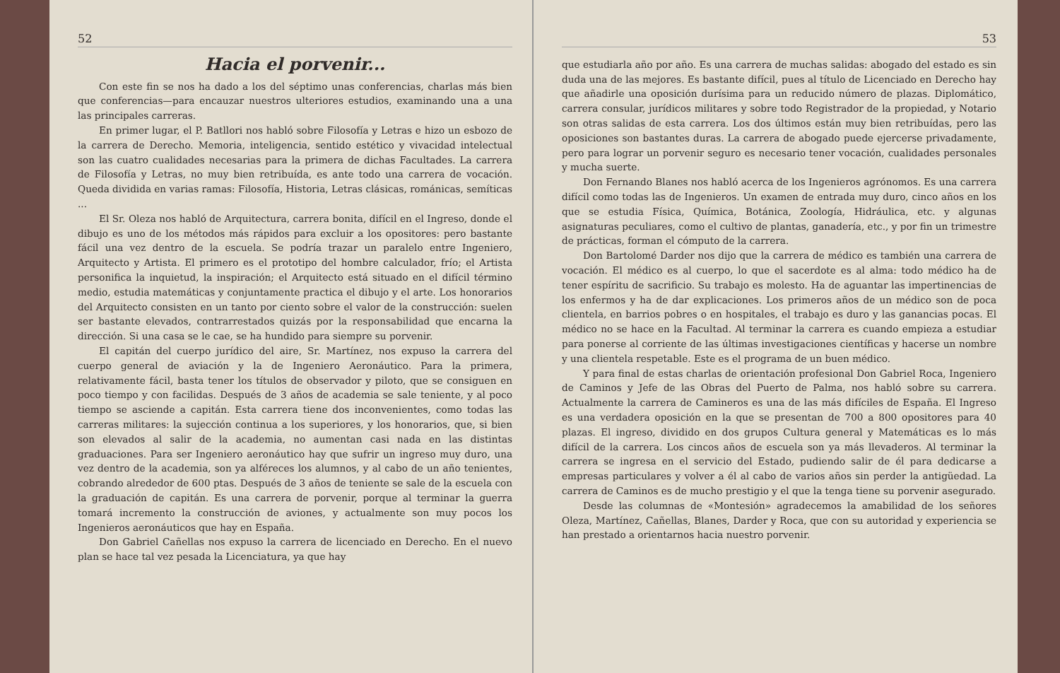52
Hacia el porvenir...
Con este fin se nos ha dado a los del séptimo unas conferencias, charlas más bien que conferencias—para encauzar nuestros ulteriores estudios, examinando una a una las principales carreras.
En primer lugar, el P. Batllori nos habló sobre Filosofía y Letras e hizo un esbozo de la carrera de Derecho. Memoria, inteligencia, sentido estético y vivacidad intelectual son las cuatro cualidades necesarias para la primera de dichas Facultades. La carrera de Filosofía y Letras, no muy bien retribuída, es ante todo una carrera de vocación. Queda dividida en varias ramas: Filosofía, Historia, Letras clásicas, románicas, semíticas ...
El Sr. Oleza nos habló de Arquitectura, carrera bonita, difícil en el Ingreso, donde el dibujo es uno de los métodos más rápidos para excluir a los opositores: pero bastante fácil una vez dentro de la escuela. Se podría trazar un paralelo entre Ingeniero, Arquitecto y Artista. El primero es el prototipo del hombre calculador, frío; el Artista personifica la inquietud, la inspiración; el Arquitecto está situado en el difícil término medio, estudia matemáticas y conjuntamente practica el dibujo y el arte. Los honorarios del Arquitecto consisten en un tanto por ciento sobre el valor de la construcción: suelen ser bastante elevados, contrarrestados quizás por la responsabilidad que encarna la dirección. Si una casa se le cae, se ha hundido para siempre su porvenir.
El capitán del cuerpo jurídico del aire, Sr. Martínez, nos expuso la carrera del cuerpo general de aviación y la de Ingeniero Aeronáutico. Para la primera, relativamente fácil, basta tener los títulos de observador y piloto, que se consiguen en poco tiempo y con facilidas. Después de 3 años de academia se sale teniente, y al poco tiempo se asciende a capitán. Esta carrera tiene dos inconvenientes, como todas las carreras militares: la sujección continua a los superiores, y los honorarios, que, si bien son elevados al salir de la academia, no aumentan casi nada en las distintas graduaciones. Para ser Ingeniero aeronáutico hay que sufrir un ingreso muy duro, una vez dentro de la academia, son ya alféreces los alumnos, y al cabo de un año tenientes, cobrando alrededor de 600 ptas. Después de 3 años de teniente se sale de la escuela con la graduación de capitán. Es una carrera de porvenir, porque al terminar la guerra tomará incremento la construcción de aviones, y actualmente son muy pocos los Ingenieros aeronáuticos que hay en España.
Don Gabriel Cañellas nos expuso la carrera de licenciado en Derecho. En el nuevo plan se hace tal vez pesada la Licenciatura, ya que hay
53
que estudiarla año por año. Es una carrera de muchas salidas: abogado del estado es sin duda una de las mejores. Es bastante difícil, pues al título de Licenciado en Derecho hay que añadirle una oposición durísima para un reducido número de plazas. Diplomático, carrera consular, jurídicos militares y sobre todo Registrador de la propiedad, y Notario son otras salidas de esta carrera. Los dos últimos están muy bien retribuídas, pero las oposiciones son bastantes duras. La carrera de abogado puede ejercerse privadamente, pero para lograr un porvenir seguro es necesario tener vocación, cualidades personales y mucha suerte.
Don Fernando Blanes nos habló acerca de los Ingenieros agrónomos. Es una carrera difícil como todas las de Ingenieros. Un examen de entrada muy duro, cinco años en los que se estudia Física, Química, Botánica, Zoología, Hidráulica, etc. y algunas asignaturas peculiares, como el cultivo de plantas, ganadería, etc., y por fin un trimestre de prácticas, forman el cómputo de la carrera.
Don Bartolomé Darder nos dijo que la carrera de médico es también una carrera de vocación. El médico es al cuerpo, lo que el sacerdote es al alma: todo médico ha de tener espíritu de sacrificio. Su trabajo es molesto. Ha de aguantar las impertinencias de los enfermos y ha de dar explicaciones. Los primeros años de un médico son de poca clientela, en barrios pobres o en hospitales, el trabajo es duro y las ganancias pocas. El médico no se hace en la Facultad. Al terminar la carrera es cuando empieza a estudiar para ponerse al corriente de las últimas investigaciones científicas y hacerse un nombre y una clientela respetable. Este es el programa de un buen médico.
Y para final de estas charlas de orientación profesional Don Gabriel Roca, Ingeniero de Caminos y Jefe de las Obras del Puerto de Palma, nos habló sobre su carrera. Actualmente la carrera de Camineros es una de las más difíciles de España. El Ingreso es una verdadera oposición en la que se presentan de 700 a 800 opositores para 40 plazas. El ingreso, dividido en dos grupos Cultura general y Matemáticas es lo más difícil de la carrera. Los cincos años de escuela son ya más llevaderos. Al terminar la carrera se ingresa en el servicio del Estado, pudiendo salir de él para dedicarse a empresas particulares y volver a él al cabo de varios años sin perder la antigüedad. La carrera de Caminos es de mucho prestigio y el que la tenga tiene su porvenir asegurado.
Desde las columnas de «Montesión» agradecemos la amabilidad de los señores Oleza, Martínez, Cañellas, Blanes, Darder y Roca, que con su autoridad y experiencia se han prestado a orientarnos hacia nuestro porvenir.